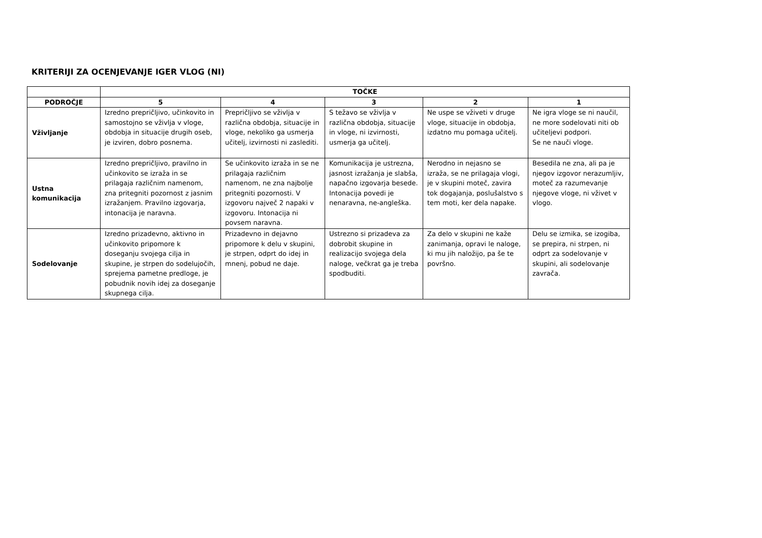KRITERIJI ZA OCENJEVANJE IGER VLOG (NI)
| | TOČKE | | | | |
| --- | --- | --- | --- | --- | --- |
| PODROČJE | 5 | 4 | 3 | 2 | 1 |
| Vživljanje | Izredno prepričljivo, učinkovito in samostojno se vživlja v vloge, obdobja in situacije drugih oseb, je izviren, dobro posnema. | Prepričljivo se vživlja v različna obdobja, situacije in vloge, nekoliko ga usmerja učitelj, izvirnosti ni zaslediti. | S težavo se vživlja v različna obdobja, situacije in vloge, ni izvirnosti, usmerja ga učitelj. | Ne uspe se vživeti v druge vloge, situacije in obdobja, izdatno mu pomaga učitelj. | Ne igra vloge se ni naučil, ne more sodelovati niti ob učiteljevi podpori. Se ne nauči vloge. |
| Ustna komunikacija | Izredno prepričljivo, pravilno in učinkovito se izraža in se prilagaja različnim namenom, zna pritegniti pozornost z jasnim izražanjem. Pravilno izgovarja, intonacija je naravna. | Se učinkovito izraža in se ne prilagaja različnim namenom, ne zna najbolje pritegniti pozornosti. V izgovoru največ 2 napaki v izgovoru. Intonacija ni povsem naravna. | Komunikacija je ustrezna, jasnost izražanja je slabša, napačno izgovarja besede. Intonacija povedi je nenaravna, ne-angleška. | Nerodno in nejasno se izraža, se ne prilagaja vlogi, je v skupini moteč, zavira tok dogajanja, poslušalstvo s tem moti, ker dela napake. | Besedila ne zna, ali pa je njegov izgovor nerazumljiv, moteč za razumevanje njegove vloge, ni vživet v vlogo. |
| Sodelovanje | Izredno prizadevno, aktivno in učinkovito pripomore k doseganju svojega cilja in skupine, je strpen do sodelujočih, sprejema pametne predloge, je pobudnik novih idej za doseganje skupnega cilja. | Prizadevno in dejavno pripomore k delu v skupini, je strpen, odprt do idej in mnenj, pobud ne daje. | Ustrezno si prizadeva za dobrobit skupine in realizacijo svojega dela naloge, večkrat ga je treba spodbuditi. | Za delo v skupini ne kaže zanimanja, opravi le naloge, ki mu jih naložijo, pa še te površno. | Delu se izmika, se izogiba, se prepira, ni strpen, ni odprt za sodelovanje v skupini, ali sodelovanje zavrača. |